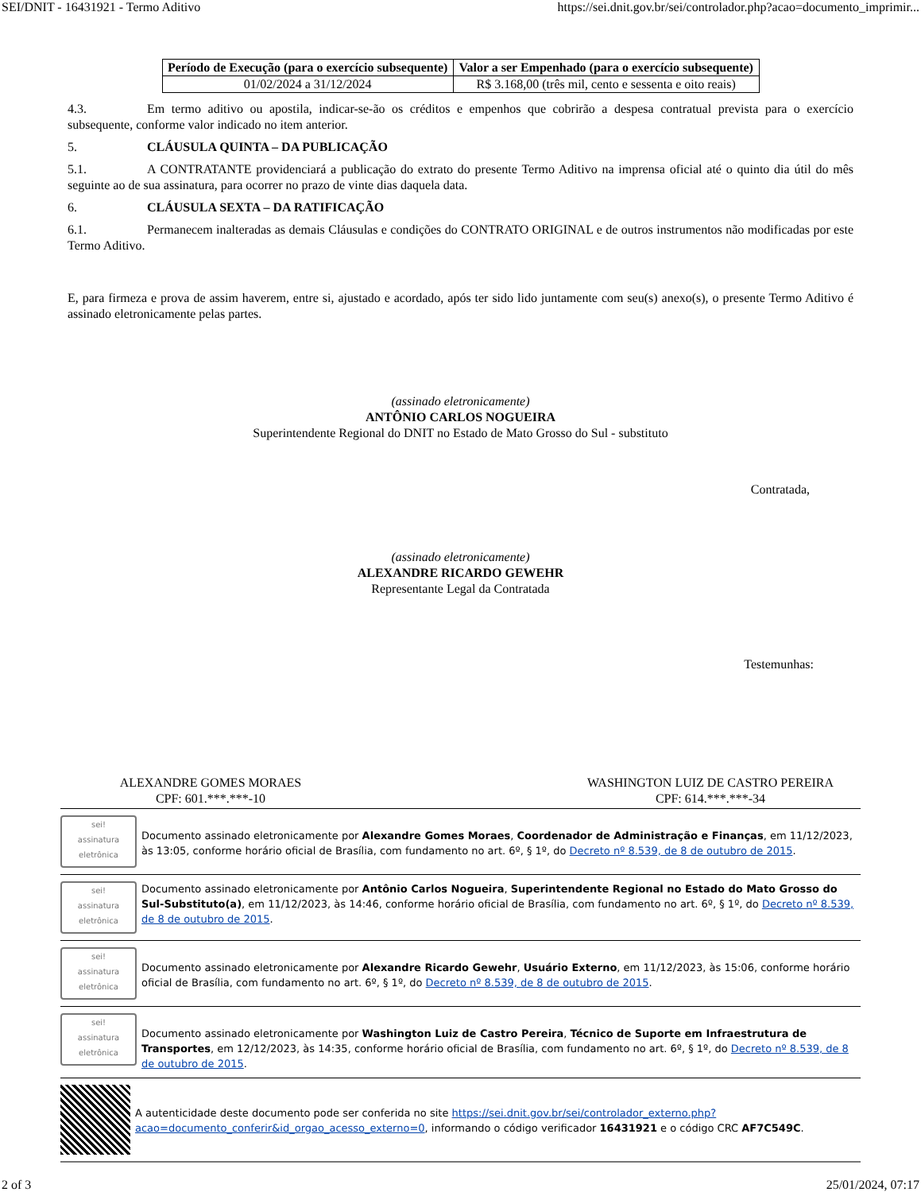SEI/DNIT - 16431921 - Termo Aditivo https://sei.dnit.gov.br/sei/controlador.php?acao=documento_imprimir...
| Período de Execução (para o exercício subsequente) | Valor a ser Empenhado (para o exercício subsequente) |
| --- | --- |
| 01/02/2024 a 31/12/2024 | R$ 3.168,00 (três mil, cento e sessenta e oito reais) |
4.3. Em termo aditivo ou apostila, indicar-se-ão os créditos e empenhos que cobrirão a despesa contratual prevista para o exercício subsequente, conforme valor indicado no item anterior.
5. CLÁUSULA QUINTA – DA PUBLICAÇÃO
5.1. A CONTRATANTE providenciará a publicação do extrato do presente Termo Aditivo na imprensa oficial até o quinto dia útil do mês seguinte ao de sua assinatura, para ocorrer no prazo de vinte dias daquela data.
6. CLÁUSULA SEXTA – DA RATIFICAÇÃO
6.1. Permanecem inalteradas as demais Cláusulas e condições do CONTRATO ORIGINAL e de outros instrumentos não modificadas por este Termo Aditivo.
E, para firmeza e prova de assim haverem, entre si, ajustado e acordado, após ter sido lido juntamente com seu(s) anexo(s), o presente Termo Aditivo é assinado eletronicamente pelas partes.
(assinado eletronicamente)
ANTÔNIO CARLOS NOGUEIRA
Superintendente Regional do DNIT no Estado de Mato Grosso do Sul - substituto
Contratada,
(assinado eletronicamente)
ALEXANDRE RICARDO GEWEHR
Representante Legal da Contratada
Testemunhas:
ALEXANDRE GOMES MORAES
CPF: 601.***.***-10
WASHINGTON LUIZ DE CASTRO PEREIRA
CPF: 614.***.***-34
sei!
assinatura eletrônica
Documento assinado eletronicamente por Alexandre Gomes Moraes, Coordenador de Administração e Finanças, em 11/12/2023, às 13:05, conforme horário oficial de Brasília, com fundamento no art. 6º, § 1º, do Decreto nº 8.539, de 8 de outubro de 2015.
sei!
assinatura eletrônica
Documento assinado eletronicamente por Antônio Carlos Nogueira, Superintendente Regional no Estado do Mato Grosso do Sul-Substituto(a), em 11/12/2023, às 14:46, conforme horário oficial de Brasília, com fundamento no art. 6º, § 1º, do Decreto nº 8.539, de 8 de outubro de 2015.
sei!
assinatura eletrônica
Documento assinado eletronicamente por Alexandre Ricardo Gewehr, Usuário Externo, em 11/12/2023, às 15:06, conforme horário oficial de Brasília, com fundamento no art. 6º, § 1º, do Decreto nº 8.539, de 8 de outubro de 2015.
sei!
assinatura eletrônica
Documento assinado eletronicamente por Washington Luiz de Castro Pereira, Técnico de Suporte em Infraestrutura de Transportes, em 12/12/2023, às 14:35, conforme horário oficial de Brasília, com fundamento no art. 6º, § 1º, do Decreto nº 8.539, de 8 de outubro de 2015.
A autenticidade deste documento pode ser conferida no site https://sei.dnit.gov.br/sei/controlador_externo.php?acao=documento_conferir&id_orgao_acesso_externo=0, informando o código verificador 16431921 e o código CRC AF7C549C.
2 of 3 25/01/2024, 07:17